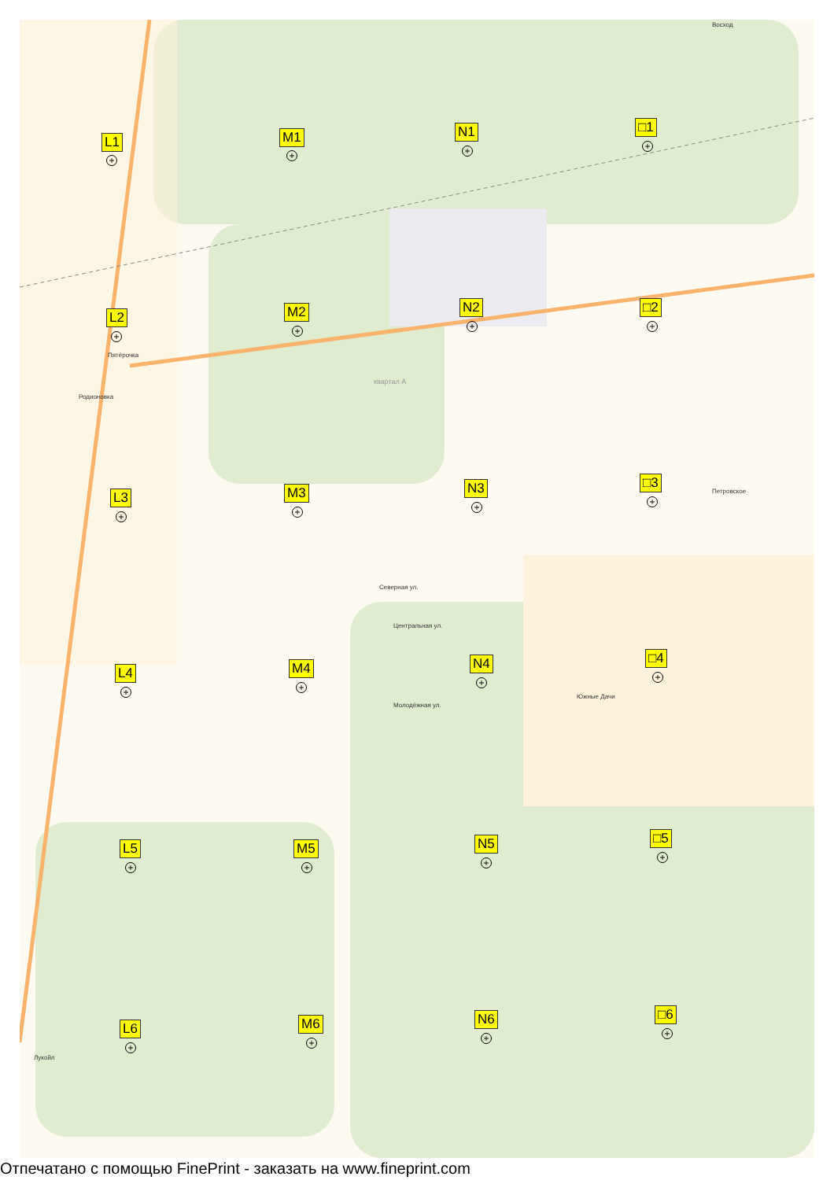L1
+
M1
+
N1
+
□1
+
L2
+
M2
+
N2
+
□2
+
Пятёрочка
Родионовка
квартал А
L3
+
M3
+
N3
+
□3
+
Петровское
Северная ул.
Центральная ул.
Молодёжная ул.
Южные Дачи
L4
+
M4
+
N4
+
□4
+
L5
+
M5
+
N5
+
□5
+
L6
+
M6
+
N6
+
□6
+
Лукойл
Восход
Отпечатано с помощью FinePrint - заказать на www.fineprint.com